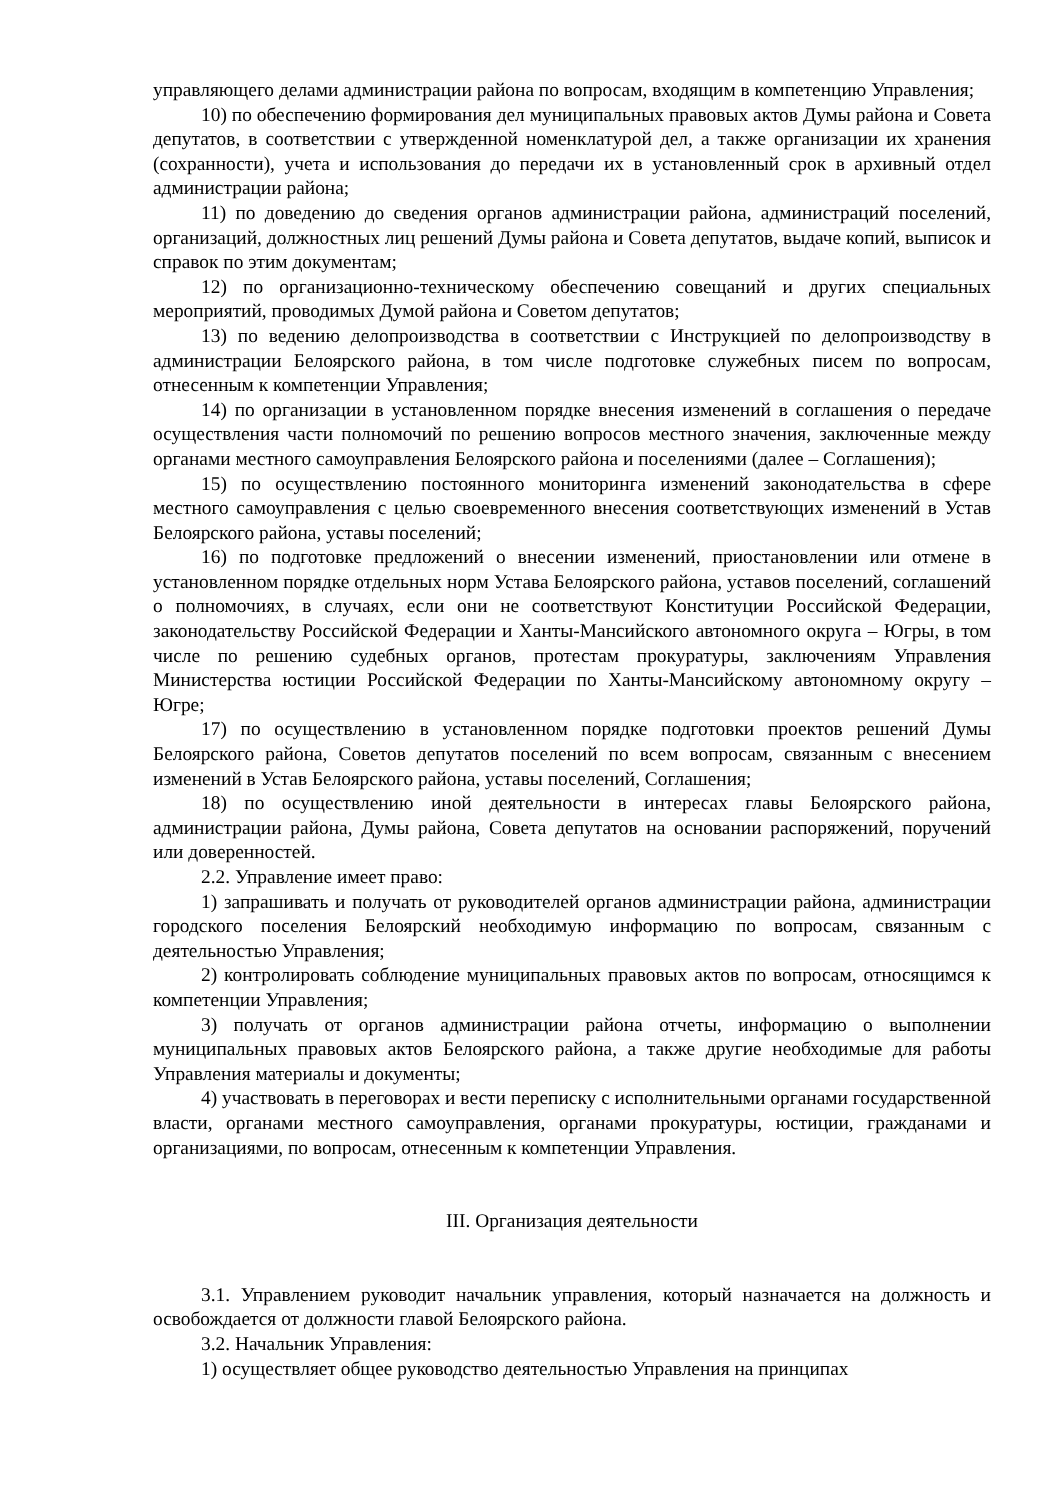управляющего делами администрации района по вопросам, входящим в компетенцию Управления;
10) по обеспечению формирования дел муниципальных правовых актов Думы района и Совета депутатов, в соответствии с утвержденной номенклатурой дел, а также организации их хранения (сохранности), учета и использования до передачи их в установленный срок в архивный отдел администрации района;
11) по доведению до сведения органов администрации района, администраций поселений, организаций, должностных лиц решений Думы района и Совета депутатов, выдаче копий, выписок и справок по этим документам;
12) по организационно-техническому обеспечению совещаний и других специальных мероприятий, проводимых Думой района и Советом депутатов;
13) по ведению делопроизводства в соответствии с Инструкцией по делопроизводству в администрации Белоярского района, в том числе подготовке служебных писем по вопросам, отнесенным к компетенции Управления;
14) по организации в установленном порядке внесения изменений в соглашения о передаче осуществления части полномочий по решению вопросов местного значения, заключенные между органами местного самоуправления Белоярского района и поселениями (далее – Соглашения);
15) по осуществлению постоянного мониторинга изменений законодательства в сфере местного самоуправления с целью своевременного внесения соответствующих изменений в Устав Белоярского района, уставы поселений;
16) по подготовке предложений о внесении изменений, приостановлении или отмене в установленном порядке отдельных норм Устава Белоярского района, уставов поселений, соглашений о полномочиях, в случаях, если они не соответствуют Конституции Российской Федерации, законодательству Российской Федерации и Ханты-Мансийского автономного округа – Югры, в том числе по решению судебных органов, протестам прокуратуры, заключениям Управления Министерства юстиции Российской Федерации по Ханты-Мансийскому автономному округу – Югре;
17) по осуществлению в установленном порядке подготовки проектов решений Думы Белоярского района, Советов депутатов поселений по всем вопросам, связанным с внесением изменений в Устав Белоярского района, уставы поселений, Соглашения;
18) по осуществлению иной деятельности в интересах главы Белоярского района, администрации района, Думы района, Совета депутатов на основании распоряжений, поручений или доверенностей.
2.2. Управление имеет право:
1) запрашивать и получать от руководителей органов администрации района, администрации городского поселения Белоярский необходимую информацию по вопросам, связанным с деятельностью Управления;
2) контролировать соблюдение муниципальных правовых актов по вопросам, относящимся к компетенции Управления;
3) получать от органов администрации района отчеты, информацию о выполнении муниципальных правовых актов Белоярского района, а также другие необходимые для работы Управления материалы и документы;
4) участвовать в переговорах и вести переписку с исполнительными органами государственной власти, органами местного самоуправления, органами прокуратуры, юстиции, гражданами и организациями, по вопросам, отнесенным к компетенции Управления.
III. Организация деятельности
3.1. Управлением руководит начальник управления, который назначается на должность и освобождается от должности главой Белоярского района.
3.2. Начальник Управления:
1) осуществляет общее руководство деятельностью Управления на принципах